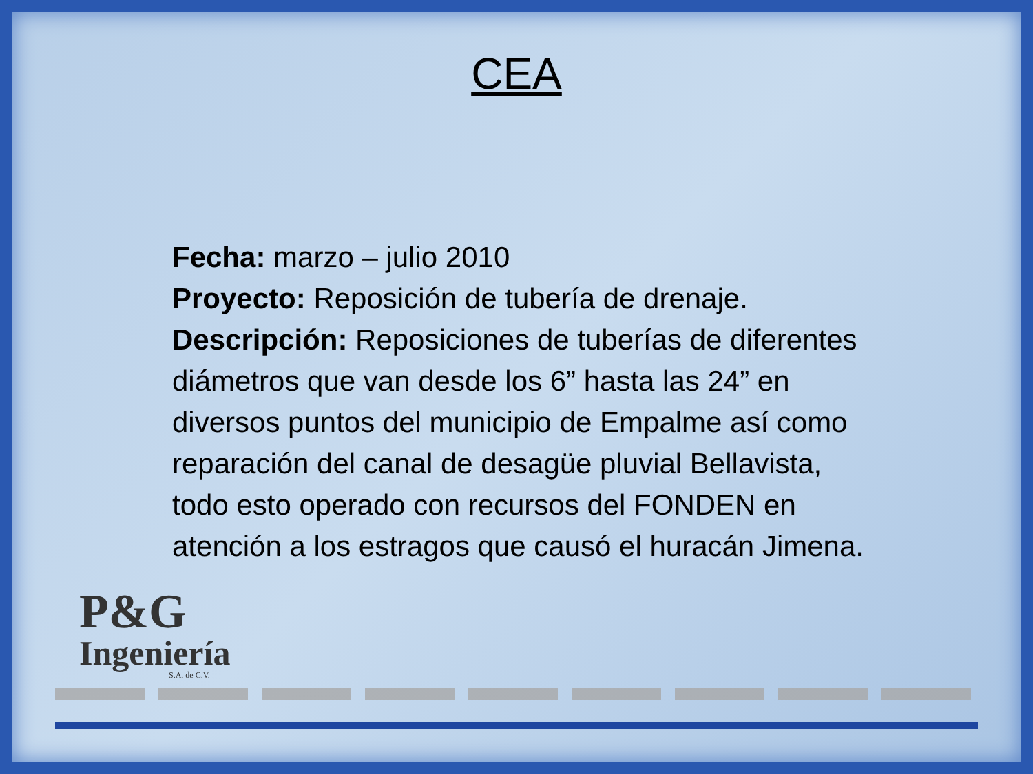CEA
Fecha: marzo – julio 2010
Proyecto: Reposición de tubería de drenaje.
Descripción: Reposiciones de tuberías de diferentes diámetros que van desde los 6” hasta las 24” en diversos puntos del municipio de Empalme así como reparación del canal de desagüe pluvial Bellavista, todo esto operado con recursos del FONDEN en atención a los estragos que causó el huracán Jimena.
P&G
Ingeniería
S.A. de C.V.